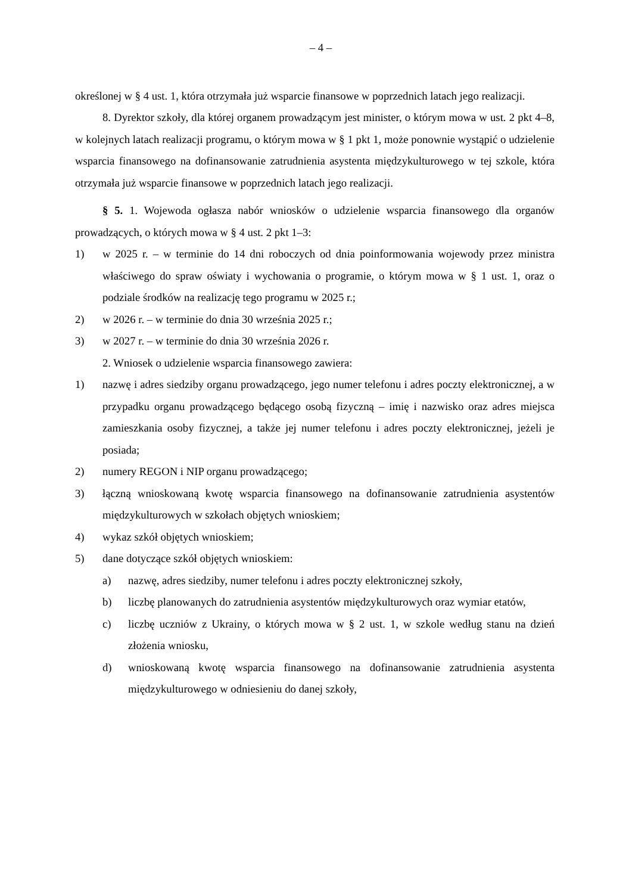– 4 –
określonej w § 4 ust. 1, która otrzymała już wsparcie finansowe w poprzednich latach jego realizacji.
8. Dyrektor szkoły, dla której organem prowadzącym jest minister, o którym mowa w ust. 2 pkt 4–8, w kolejnych latach realizacji programu, o którym mowa w § 1 pkt 1, może ponownie wystąpić o udzielenie wsparcia finansowego na dofinansowanie zatrudnienia asystenta międzykulturowego w tej szkole, która otrzymała już wsparcie finansowe w poprzednich latach jego realizacji.
§ 5. 1. Wojewoda ogłasza nabór wniosków o udzielenie wsparcia finansowego dla organów prowadzących, o których mowa w § 4 ust. 2 pkt 1–3:
1) w 2025 r. – w terminie do 14 dni roboczych od dnia poinformowania wojewody przez ministra właściwego do spraw oświaty i wychowania o programie, o którym mowa w § 1 ust. 1, oraz o podziale środków na realizację tego programu w 2025 r.;
2) w 2026 r. – w terminie do dnia 30 września 2025 r.;
3) w 2027 r. – w terminie do dnia 30 września 2026 r.
2. Wniosek o udzielenie wsparcia finansowego zawiera:
1) nazwę i adres siedziby organu prowadzącego, jego numer telefonu i adres poczty elektronicznej, a w przypadku organu prowadzącego będącego osobą fizyczną – imię i nazwisko oraz adres miejsca zamieszkania osoby fizycznej, a także jej numer telefonu i adres poczty elektronicznej, jeżeli je posiada;
2) numery REGON i NIP organu prowadzącego;
3) łączną wnioskowaną kwotę wsparcia finansowego na dofinansowanie zatrudnienia asystentów międzykulturowych w szkołach objętych wnioskiem;
4) wykaz szkół objętych wnioskiem;
5) dane dotyczące szkół objętych wnioskiem:
a) nazwę, adres siedziby, numer telefonu i adres poczty elektronicznej szkoły,
b) liczbę planowanych do zatrudnienia asystentów międzykulturowych oraz wymiar etatów,
c) liczbę uczniów z Ukrainy, o których mowa w § 2 ust. 1, w szkole według stanu na dzień złożenia wniosku,
d) wnioskowaną kwotę wsparcia finansowego na dofinansowanie zatrudnienia asystenta międzykulturowego w odniesieniu do danej szkoły,